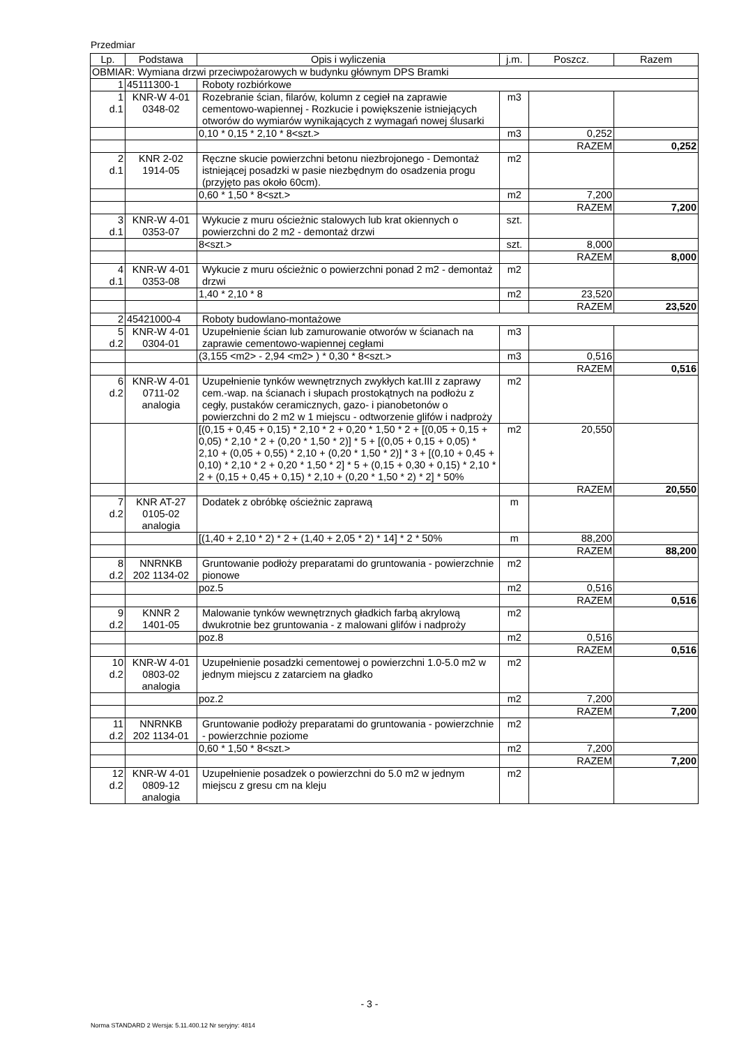Przedmiar
| Lp. | Podstawa | Opis i wyliczenia | j.m. | Poszcz. | Razem |
| --- | --- | --- | --- | --- | --- |
| OBMIAR: Wymiana drzwi przeciwpożarowych w budynku głównym DPS Bramki | | | | | |
| 1 | 45111300-1 | Roboty rozbiórkowe | | | |
| 1 d.1 | KNR-W 4-01 0348-02 | Rozebranie ścian, filarów, kolumn z cegieł na zaprawie cementowo-wapiennej - Rozkucie i powiększenie istniejących otworów do wymiarów wynikających z wymagań nowej ślusarki | m3 | | |
| | | 0,10 * 0,15 * 2,10 * 8<szt.> | m3 | 0,252 | |
| | | | | RAZEM | 0,252 |
| 2 d.1 | KNR 2-02 1914-05 | Ręczne skucie powierzchni betonu niezbrojonego - Demontaż istniejącej posadzki w pasie niezbędnym do osadzenia progu (przyjęto pas około 60cm). | m2 | | |
| | | 0,60 * 1,50 * 8<szt.> | m2 | 7,200 | |
| | | | | RAZEM | 7,200 |
| 3 d.1 | KNR-W 4-01 0353-07 | Wykucie z muru ościeżnic stalowych lub krat okiennych o powierzchni do 2 m2 - demontaż drzwi | szt. | | |
| | | 8<szt.> | szt. | 8,000 | |
| | | | | RAZEM | 8,000 |
| 4 d.1 | KNR-W 4-01 0353-08 | Wykucie z muru ościeżnic o powierzchni ponad 2 m2 - demontaż drzwi | m2 | | |
| | | 1,40 * 2,10 * 8 | m2 | 23,520 | |
| | | | | RAZEM | 23,520 |
| 2 | 45421000-4 | Roboty budowlano-montażowe | | | |
| 5 d.2 | KNR-W 4-01 0304-01 | Uzupełnienie ścian lub zamurowanie otworów w ścianach na zaprawie cementowo-wapiennej cegłami | m3 | | |
| | | (3,155 <m2> - 2,94 <m2> ) * 0,30 * 8<szt.> | m3 | 0,516 | |
| | | | | RAZEM | 0,516 |
| 6 d.2 | KNR-W 4-01 0711-02 analogia | Uzupełnienie tynków wewnętrznych zwykłych kat.III z zaprawy cem.-wap. na ścianach i słupach prostokątnych na podłożu z cegły, pustaków ceramicznych, gazo- i pianobetonów o powierzchni do 2 m2 w 1 miejscu - odtworzenie glifów i nadproży | m2 | | |
| | | [(0,15 + 0,45 + 0,15) * 2,10 * 2 + 0,20 * 1,50 * 2 + [(0,05 + 0,15 + 0,05) * 2,10 * 2 + (0,20 * 1,50 * 2)] * 5 + [(0,05 + 0,15 + 0,05) * 2,10 + (0,05 + 0,55) * 2,10 + (0,20 * 1,50 * 2)] * 3 + [(0,10 + 0,45 + 0,10) * 2,10 * 2 + 0,20 * 1,50 * 2] * 5 + (0,15 + 0,30 + 0,15) * 2,10 * 2 + (0,15 + 0,45 + 0,15) * 2,10 + (0,20 * 1,50 * 2) * 2] * 50% | m2 | 20,550 | |
| | | | | RAZEM | 20,550 |
| 7 d.2 | KNR AT-27 0105-02 analogia | Dodatek z obróbkę ościeżnic zaprawą | m | | |
| | | [(1,40 + 2,10 * 2) * 2 + (1,40 + 2,05 * 2) * 14] * 2 * 50% | m | 88,200 | |
| | | | | RAZEM | 88,200 |
| 8 d.2 | NNRNKB 202 1134-02 | Gruntowanie podłoży preparatami do gruntowania - powierzchnie pionowe | m2 | | |
| | | poz.5 | m2 | 0,516 | |
| | | | | RAZEM | 0,516 |
| 9 d.2 | KNNR 2 1401-05 | Malowanie tynków wewnętrznych gładkich farbą akrylową dwukrotnie bez gruntowania - z malowani glifów i nadproży | m2 | | |
| | | poz.8 | m2 | 0,516 | |
| | | | | RAZEM | 0,516 |
| 10 d.2 | KNR-W 4-01 0803-02 analogia | Uzupełnienie posadzki cementowej o powierzchni 1.0-5.0 m2 w jednym miejscu z zatarciem na gładko | m2 | | |
| | | poz.2 | m2 | 7,200 | |
| | | | | RAZEM | 7,200 |
| 11 d.2 | NNRNKB 202 1134-01 | Gruntowanie podłoży preparatami do gruntowania - powierzchnie - powierzchnie poziome | m2 | | |
| | | 0,60 * 1,50 * 8<szt.> | m2 | 7,200 | |
| | | | | RAZEM | 7,200 |
| 12 d.2 | KNR-W 4-01 0809-12 analogia | Uzupełnienie posadzek o powierzchni do 5.0 m2 w jednym miejscu z gresu cm na kleju | m2 | | |
- 3 -
Norma STANDARD 2 Wersja: 5.11.400.12 Nr seryjny: 4814